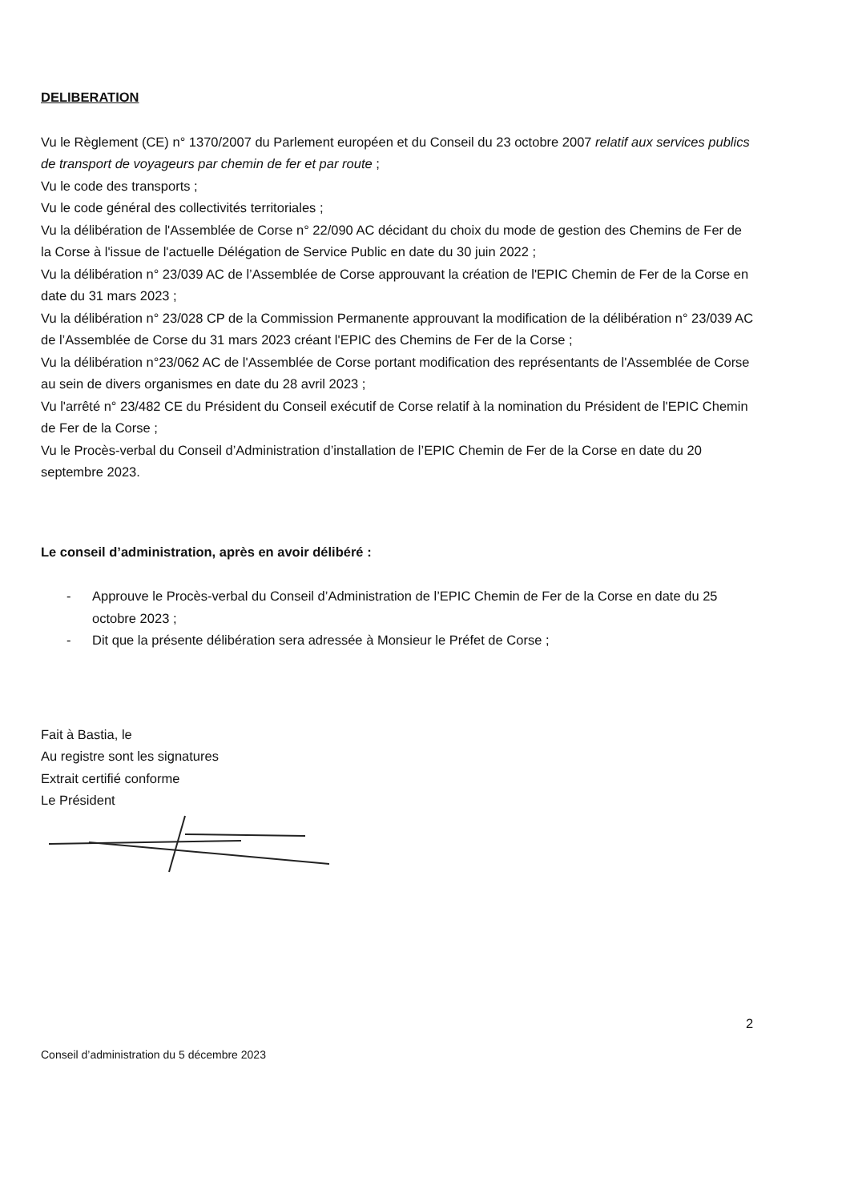DELIBERATION
Vu le Règlement (CE) n° 1370/2007 du Parlement européen et du Conseil du 23 octobre 2007 relatif aux services publics de transport de voyageurs par chemin de fer et par route ;
Vu le code des transports ;
Vu le code général des collectivités territoriales ;
Vu la délibération de l'Assemblée de Corse n° 22/090 AC décidant du choix du mode de gestion des Chemins de Fer de la Corse à l'issue de l'actuelle Délégation de Service Public en date du 30 juin 2022 ;
Vu la délibération n° 23/039 AC de l’Assemblée de Corse approuvant la création de l'EPIC Chemin de Fer de la Corse en date du 31 mars 2023 ;
Vu la délibération n° 23/028 CP de la Commission Permanente approuvant la modification de la délibération n° 23/039 AC de l’Assemblée de Corse du 31 mars 2023 créant l'EPIC des Chemins de Fer de la Corse ;
Vu la délibération n°23/062 AC de l'Assemblée de Corse portant modification des représentants de l'Assemblée de Corse au sein de divers organismes en date du 28 avril 2023 ;
Vu l'arrêté n° 23/482 CE du Président du Conseil exécutif de Corse relatif à la nomination du Président de l'EPIC Chemin de Fer de la Corse ;
Vu le Procès-verbal du Conseil d’Administration d’installation de l’EPIC Chemin de Fer de la Corse en date du 20 septembre 2023.
Le conseil d’administration, après en avoir délibéré :
- Approuve le Procès-verbal du Conseil d’Administration de l’EPIC Chemin de Fer de la Corse en date du 25 octobre 2023 ;
- Dit que la présente délibération sera adressée à Monsieur le Préfet de Corse ;
Fait à Bastia, le
Au registre sont les signatures
Extrait certifié conforme
Le Président
2
Conseil d’administration du 5 décembre 2023